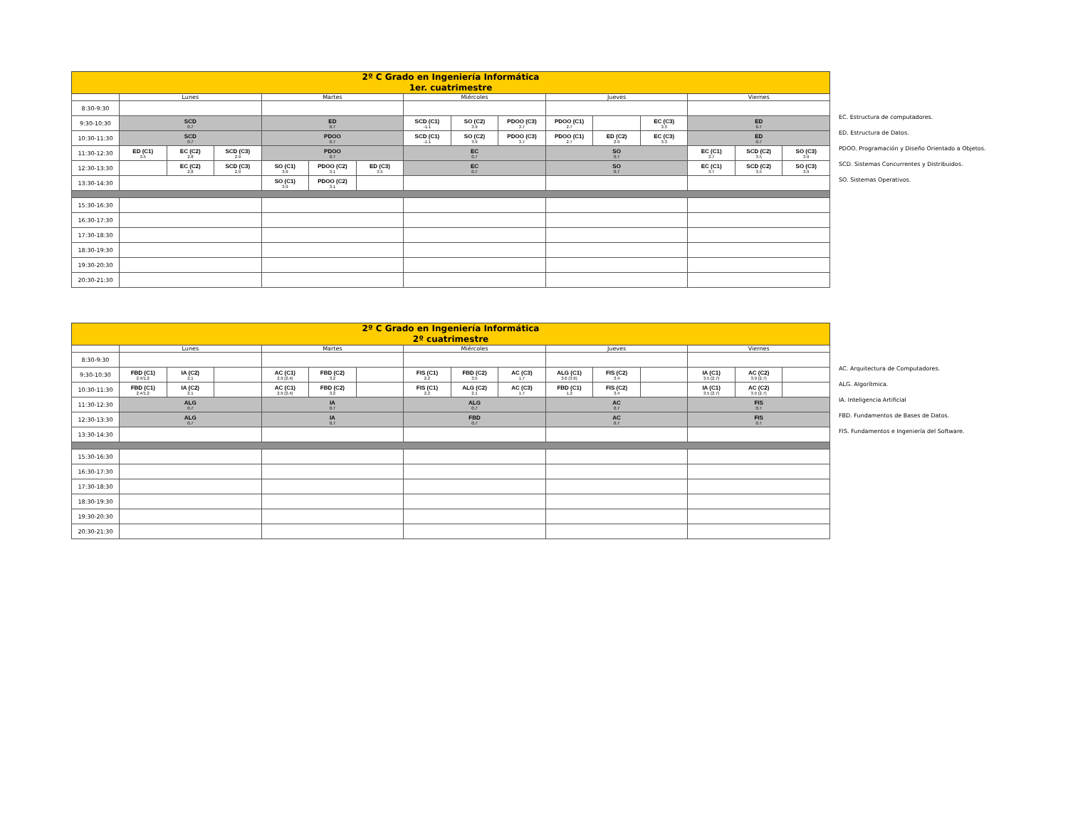| 2º C Grado en Ingeniería Informática 1er. cuatrimestre | | | | | | | | | | | | | | | |
| --- | --- | --- | --- | --- | --- | --- | --- | --- | --- | --- | --- | --- | --- | --- | --- |
| | Lunes | | | Martes | | | Miércoles | | | Jueves | | | Viernes | | |
| 8:30-9:30 | | | | | | | | | | | | | | | |
| 9:30-10:30 | SCD 0.7 | | | ED 0.7 | | | SCD (C1) -1.1 | SO (C2) 3.9 | PDOO (C3) 3.7 | PDOO (C1) 2.7 | | EC (C3) 3.3 | ED 0.7 | | |
| 10:30-11:30 | SCD 0.7 | | | PDOO 0.7 | | | SCD (C1) -1.1 | SO (C2) 3.9 | PDOO (C3) 3.7 | PDOO (C1) 2.7 | ED (C2) 2.9 | EC (C3) 3.3 | ED 0.7 | | |
| 11:30-12:30 | ED (C1) 3.5 | EC (C2) 2.8 | SCD (C3) 2.9 | PDOO 0.7 | | | EC 0.7 | | | SO 0.7 | | | EC (C1) 3.7 | SCD (C2) 3.5 | SO (C3) 3.9 |
| 12:30-13:30 | | EC (C2) 2.8 | SCD (C3) 2.9 | SO (C1) 3.9 | PDOO (C2) 3.1 | ED (C3) 3.5 | EC 0.7 | | | SO 0.7 | | | EC (C1) 3.7 | SCD (C2) 3.5 | SO (C3) 3.9 |
| 13:30-14:30 | | | | SO (C1) 3.9 | PDOO (C2) 3.1 | | | | | | | | | | |
| 15:30-16:30 | | | | | | | | | | | | | | | |
| 16:30-17:30 | | | | | | | | | | | | | | | |
| 17:30-18:30 | | | | | | | | | | | | | | | |
| 18:30-19:30 | | | | | | | | | | | | | | | |
| 19:30-20:30 | | | | | | | | | | | | | | | |
| 20:30-21:30 | | | | | | | | | | | | | | | |
EC. Estructura de computadores.
ED. Estructura de Datos.
PDOO. Programación y Diseño Orientado a Objetos.
SCD. Sistemas Concurrentes y Distribuidos.
SO. Sistemas Operativos.
| 2º C Grado en Ingeniería Informática 2º cuatrimestre | | | | | | | | | | | | | | | |
| --- | --- | --- | --- | --- | --- | --- | --- | --- | --- | --- | --- | --- | --- | --- | --- |
| | Lunes | | | Martes | | | Miércoles | | | Jueves | | | Viernes | | |
| 8:30-9:30 | | | | | | | | | | | | | | | |
| 9:30-10:30 | FBD (C1) 2.4/1.2 | IA (C2) 2.1 | | AC (C1) 2.9 (2.4) | FBD (C2) 3.2 | | FIS (C1) 2.2 | FBD (C2) 3.5 | AC (C3) 1.7 | ALG (C1) 3.6 (3.9) | FIS (C2) 3.4 | | IA (C1) 3.5 (2.7) | AC (C2) 3.9 (2.7) | |
| 10:30-11:30 | FBD (C1) 2.4/1.2 | IA (C2) 2.1 | | AC (C1) 2.9 (2.4) | FBD (C2) 3.2 | | FIS (C1) 2.2 | ALG (C2) 2.1 | AC (C3) 1.7 | FBD (C1) 1.2 | FIS (C2) 3.4 | | IA (C1) 3.5 (2.7) | AC (C2) 3.9 (2.7) | |
| 11:30-12:30 | ALG 0.7 | | | IA 0.7 | | | ALG 0.7 | | | AC 0.7 | | | FIS 0.7 | | |
| 12:30-13:30 | ALG 0.7 | | | IA 0.7 | | | FBD 0.7 | | | AC 0.7 | | | FIS 0.7 | | |
| 13:30-14:30 | | | | | | | | | | | | | | | |
| 15:30-16:30 | | | | | | | | | | | | | | | |
| 16:30-17:30 | | | | | | | | | | | | | | | |
| 17:30-18:30 | | | | | | | | | | | | | | | |
| 18:30-19:30 | | | | | | | | | | | | | | | |
| 19:30-20:30 | | | | | | | | | | | | | | | |
| 20:30-21:30 | | | | | | | | | | | | | | | |
AC. Arquitectura de Computadores.
ALG. Algorítmica.
IA. Inteligencia Artificial
FBD. Fundamentos de Bases de Datos.
FIS. Fundamentos e Ingeniería del Software.